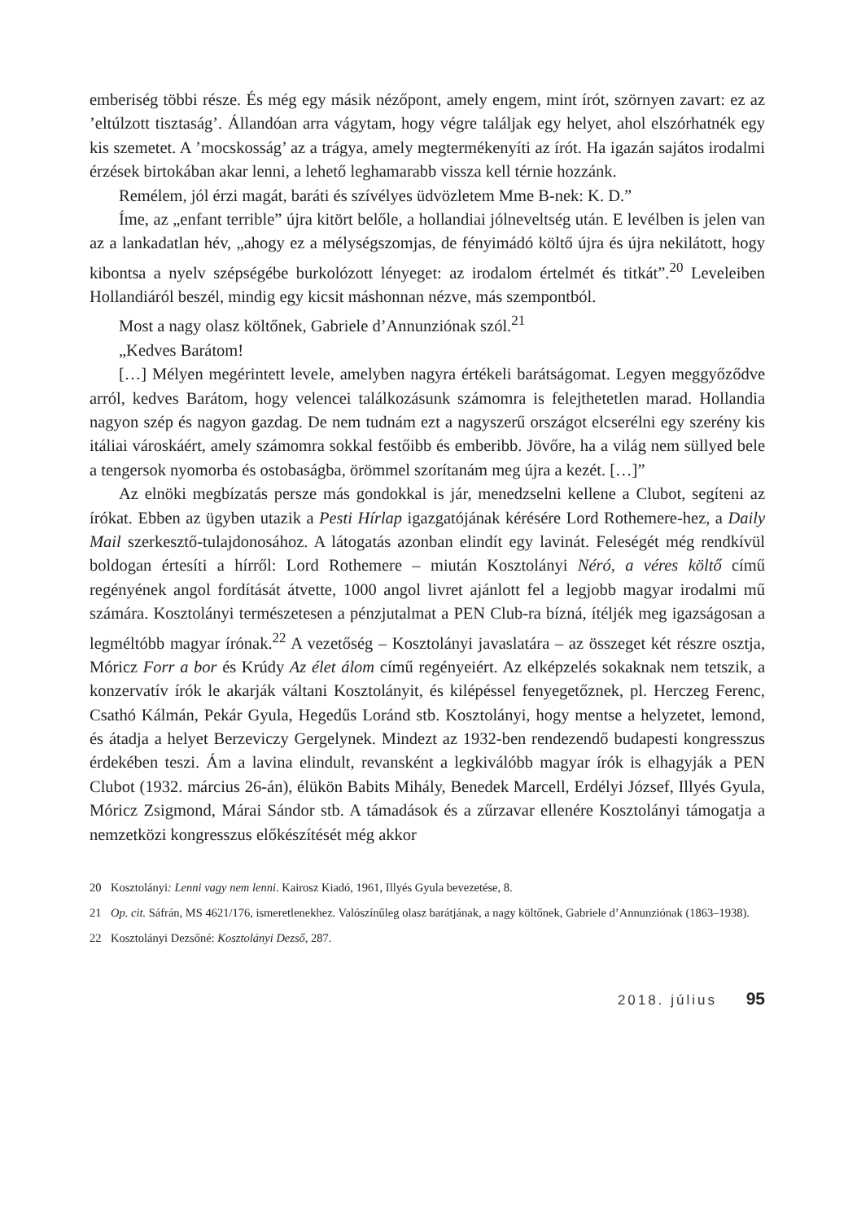emberiség többi része. És még egy másik nézőpont, amely engem, mint írót, szörnyen zavart: ez az ’eltúlzott tisztaság’. Állandóan arra vágytam, hogy végre találjak egy helyet, ahol elszórhatnék egy kis szemetet. A ’mocskosság’ az a trágya, amely megtermékenyíti az írót. Ha igazán sajátos irodalmi érzések birtokában akar lenni, a lehető leghamarabb vissza kell térnie hozzánk.
Remélem, jól érzi magát, baráti és szívélyes üdvözletem Mme B-nek: K. D.”
Íme, az „enfant terrible” újra kitört belőle, a hollandiai jólneveltség után. E levélben is jelen van az a lankadatlan hév, „ahogy ez a mélységszomjas, de fényimádó költő újra és újra nekilátott, hogy kibontsa a nyelv szépségébe burkolózott lényeget: az irodalom értelmét és titkát”.<sup>20</sup> Leveleiben Hollandiáról beszél, mindig egy kicsit máshonnan nézve, más szempontból.
Most a nagy olasz költőnek, Gabriele d’Annunziónak szól.<sup>21</sup>
„Kedves Barátom!
[…] Mélyen megérintett levele, amelyben nagyra értékeli barátságomat. Legyen meggyőződve arról, kedves Barátom, hogy velencei találkozásunk számomra is felejthetetlen marad. Hollandia nagyon szép és nagyon gazdag. De nem tudnám ezt a nagyszerű országot elcserélni egy szerény kis itáliai városkáért, amely számomra sokkal festőibb és emberibb. Jövőre, ha a világ nem süllyed bele a tengersok nyomorba és ostobaságba, örömmel szorítanám meg újra a kezét. […]”
Az elnöki megbízatás persze más gondokkal is jár, menedzselni kellene a Clubot, segíteni az írókat. Ebben az ügyben utazik a Pesti Hírlap igazgatójának kérésére Lord Rothemere-hez, a Daily Mail szerkesztő-tulajdonosához. A látogatás azonban elindít egy lavinát. Feleségét még rendkívül boldogan értesíti a hírről: Lord Rothemere – miután Kosztolányi Néró, a véres költő című regényének angol fordítását átvette, 1000 angol livret ajánlott fel a legjobb magyar irodalmi mű számára. Kosztolányi természetesen a pénzjutalmat a PEN Club-ra bízná, ítéljék meg igazságosan a legméltóbb magyar írónak.<sup>22</sup> A vezetőség – Kosztolányi javaslatára – az összeget két részre osztja, Móricz Forr a bor és Krúdy Az élet álom című regényeiért. Az elképzelés sokaknak nem tetszik, a konzervatív írók le akarják váltani Kosztolányit, és kilépéssel fenyegetőznek, pl. Herczeg Ferenc, Csathó Kálmán, Pekár Gyula, Hegedűs Loránd stb. Kosztolányi, hogy mentse a helyzetet, lemond, és átadja a helyet Berzeviczy Gergelynek. Mindezt az 1932-ben rendezendő budapesti kongresszus érdekében teszi. Ám a lavina elindult, revansként a legkiválóbb magyar írók is elhagyják a PEN Clubot (1932. március 26-án), élükön Babits Mihály, Benedek Marcell, Erdélyi József, Illyés Gyula, Móricz Zsigmond, Márai Sándor stb. A támadások és a zűrzavar ellenére Kosztolányi támogatja a nemzetközi kongresszus előkészítését még akkor
20 Kosztolányi: Lenni vagy nem lenni. Kairosz Kiadó, 1961, Illyés Gyula bevezetése, 8.
21 Op. cit. Sáfrán, MS 4621/176, ismeretlenekhez. Valószínűleg olasz barátjának, a nagy költőnek, Gabriele d’Annunziónak (1863–1938).
22 Kosztolányi Dezsőné: Kosztolányi Dezső, 287.
2018. július 95